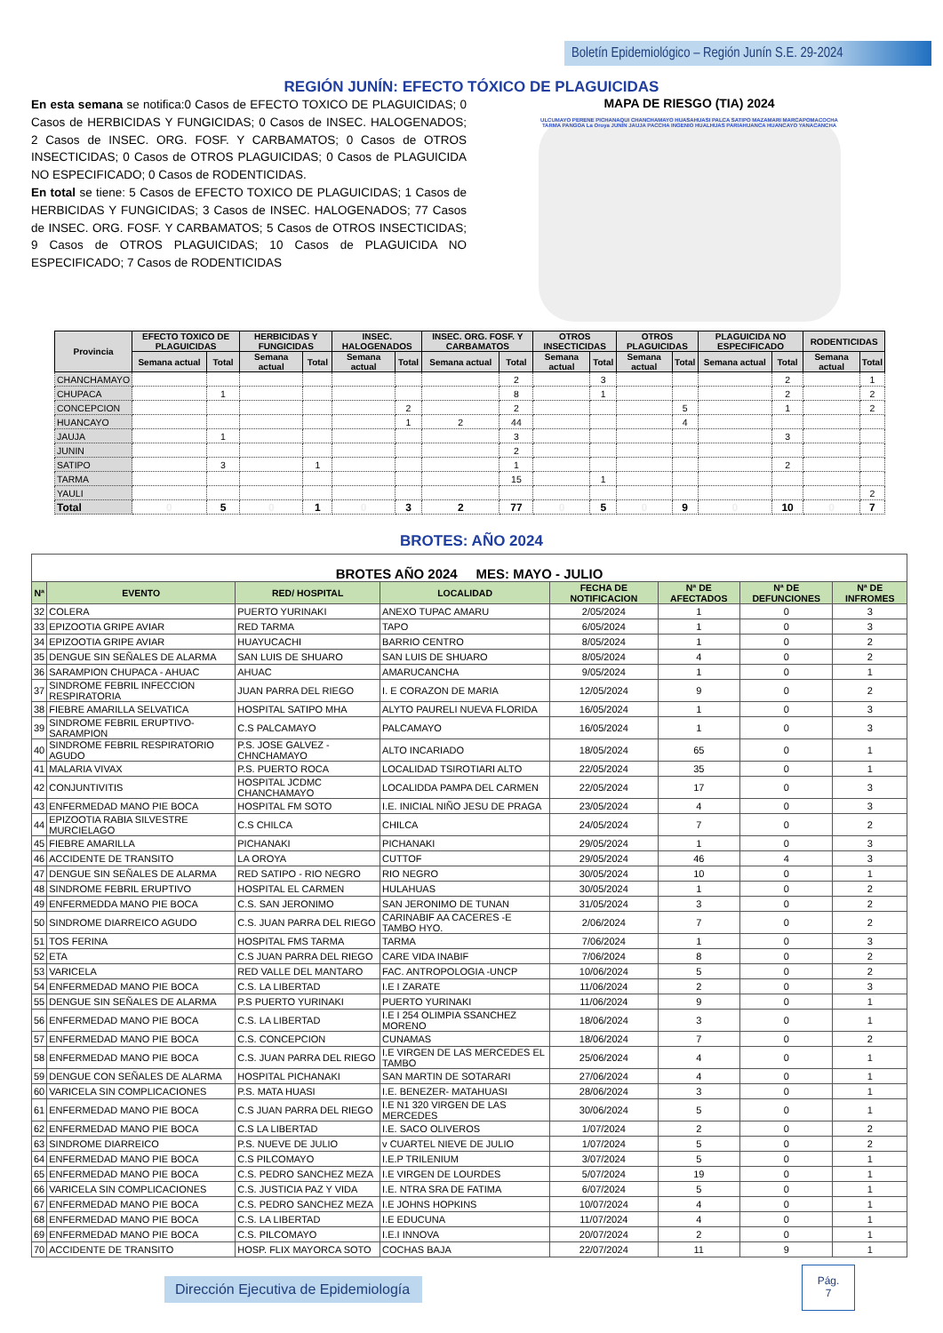Boletín Epidemiológico – Región Junín S.E. 29-2024
REGIÓN JUNÍN: EFECTO TÓXICO DE PLAGUICIDAS
En esta semana se notifica:0 Casos de EFECTO TOXICO DE PLAGUICIDAS; 0 Casos de HERBICIDAS Y FUNGICIDAS; 0 Casos de INSEC. HALOGENADOS; 2 Casos de INSEC. ORG. FOSF. Y CARBAMATOS; 0 Casos de OTROS INSECTICIDAS; 0 Casos de OTROS PLAGUICIDAS; 0 Casos de PLAGUICIDA NO ESPECIFICADO; 0 Casos de RODENTICIDAS.
En total se tiene: 5 Casos de EFECTO TOXICO DE PLAGUICIDAS; 1 Casos de HERBICIDAS Y FUNGICIDAS; 3 Casos de INSEC. HALOGENADOS; 77 Casos de INSEC. ORG. FOSF. Y CARBAMATOS; 5 Casos de OTROS INSECTICIDAS; 9 Casos de OTROS PLAGUICIDAS; 10 Casos de PLAGUICIDA NO ESPECIFICADO; 7 Casos de RODENTICIDAS
MAPA DE RIESGO (TIA) 2024
ULCUMAYO PERENE PICHANAQUI CHANCHAMAYO HUASAHUASI PALCA SATIPO MAZAMARI MARCAPOMACOCHA TARMA PANGOA La Oroya JUNIN JAUJA PACCHA INGENIO HUALHUAS PARIAHUANCA HUANCAYO YANACANCHA
| Provincia | EFECTO TOXICO DE PLAGUICIDAS | | HERBICIDAS Y FUNGICIDAS | | INSEC. HALOGENADOS | | INSEC. ORG. FOSF. Y CARBAMATOS | | OTROS INSECTICIDAS | | OTROS PLAGUICIDAS | | PLAGUICIDA NO ESPECIFICADO | | RODENTICIDAS | |
| --- | --- | --- | --- | --- | --- | --- | --- | --- | --- | --- | --- | --- | --- | --- | --- | --- |
| | Semana actual | Total | Semana actual | Total | Semana actual | Total | Semana actual | Total | Semana actual | Total | Semana actual | Total | Semana actual | Total | Semana actual | Total |
| CHANCHAMAYO | | | | | | | | 2 | | 3 | | | | 2 | | 1 |
| CHUPACA | | 1 | | | | | | 8 | | 1 | | | | 2 | | 2 |
| CONCEPCION | | | | | | 2 | | 2 | | | | 5 | | 1 | | 2 |
| HUANCAYO | | | | | | 1 | 2 | 44 | | | | 4 | | | | |
| JAUJA | | 1 | | | | | | 3 | | | | | | 3 | | |
| JUNIN | | | | | | | | 2 | | | | | | | | |
| SATIPO | | 3 | | 1 | | | | 1 | | | | | | 2 | | |
| TARMA | | | | | | | | 15 | | 1 | | | | | | |
| YAULI | | | | | | | | | | | | | | | | 2 |
| Total | 0 | 5 | 0 | 1 | 0 | 3 | 2 | 77 | 0 | 5 | 0 | 9 | 0 | 10 | 0 | 7 |
BROTES: AÑO 2024
| BROTES AÑO 2024 MES: MAYO - JULIO | | | | | | | |
| Nª | EVENTO | RED/ HOSPITAL | LOCALIDAD | FECHA DE NOTIFICACION | Nª DE AFECTADOS | Nª DE DEFUNCIONES | Nª DE INFROMES |
| 32 | COLERA | PUERTO YURINAKI | ANEXO TUPAC AMARU | 2/05/2024 | 1 | 0 | 3 |
| 33 | EPIZOOTIA GRIPE AVIAR | RED TARMA | TAPO | 6/05/2024 | 1 | 0 | 3 |
| 34 | EPIZOOTIA GRIPE AVIAR | HUAYUCACHI | BARRIO CENTRO | 8/05/2024 | 1 | 0 | 2 |
| 35 | DENGUE SIN SEÑALES DE ALARMA | SAN LUIS DE SHUARO | SAN LUIS DE SHUARO | 8/05/2024 | 4 | 0 | 2 |
| 36 | SARAMPION CHUPACA - AHUAC | AHUAC | AMARUCANCHA | 9/05/2024 | 1 | 0 | 1 |
| 37 | SINDROME FEBRIL INFECCION RESPIRATORIA | JUAN PARRA DEL RIEGO | I. E CORAZON DE MARIA | 12/05/2024 | 9 | 0 | 2 |
| 38 | FIEBRE AMARILLA SELVATICA | HOSPITAL SATIPO MHA | ALYTO PAURELI NUEVA FLORIDA | 16/05/2024 | 1 | 0 | 3 |
| 39 | SINDROME FEBRIL ERUPTIVO-SARAMPION | C.S PALCAMAYO | PALCAMAYO | 16/05/2024 | 1 | 0 | 3 |
| 40 | SINDROME FEBRIL RESPIRATORIO AGUDO | P.S. JOSE GALVEZ - CHNCHAMAYO | ALTO INCARIADO | 18/05/2024 | 65 | 0 | 1 |
| 41 | MALARIA VIVAX | P.S. PUERTO ROCA | LOCALIDAD TSIROTIARI ALTO | 22/05/2024 | 35 | 0 | 1 |
| 42 | CONJUNTIVITIS | HOSPITAL JCDMC CHANCHAMAYO | LOCALIDDA PAMPA DEL CARMEN | 22/05/2024 | 17 | 0 | 3 |
| 43 | ENFERMEDAD MANO PIE BOCA | HOSPITAL FM SOTO | I.E. INICIAL NIÑO JESU DE PRAGA | 23/05/2024 | 4 | 0 | 3 |
| 44 | EPIZOOTIA RABIA SILVESTRE MURCIELAGO | C.S CHILCA | CHILCA | 24/05/2024 | 7 | 0 | 2 |
| 45 | FIEBRE AMARILLA | PICHANAKI | PICHANAKI | 29/05/2024 | 1 | 0 | 3 |
| 46 | ACCIDENTE DE TRANSITO | LA OROYA | CUTTOF | 29/05/2024 | 46 | 4 | 3 |
| 47 | DENGUE SIN SEÑALES DE ALARMA | RED SATIPO - RIO NEGRO | RIO NEGRO | 30/05/2024 | 10 | 0 | 1 |
| 48 | SINDROME FEBRIL ERUPTIVO | HOSPITAL EL CARMEN | HULAHUAS | 30/05/2024 | 1 | 0 | 2 |
| 49 | ENFERMEDDA MANO PIE BOCA | C.S. SAN JERONIMO | SAN JERONIMO DE TUNAN | 31/05/2024 | 3 | 0 | 2 |
| 50 | SINDROME DIARREICO AGUDO | C.S. JUAN PARRA DEL RIEGO | CARINABIF AA CACERES -E TAMBO HYO. | 2/06/2024 | 7 | 0 | 2 |
| 51 | TOS FERINA | HOSPITAL FMS TARMA | TARMA | 7/06/2024 | 1 | 0 | 3 |
| 52 | ETA | C.S JUAN PARRA DEL RIEGO | CARE VIDA INABIF | 7/06/2024 | 8 | 0 | 2 |
| 53 | VARICELA | RED VALLE DEL MANTARO | FAC. ANTROPOLOGIA -UNCP | 10/06/2024 | 5 | 0 | 2 |
| 54 | ENFERMEDAD MANO PIE BOCA | C.S. LA LIBERTAD | I.E I ZARATE | 11/06/2024 | 2 | 0 | 3 |
| 55 | DENGUE SIN SEÑALES DE ALARMA | P.S PUERTO YURINAKI | PUERTO YURINAKI | 11/06/2024 | 9 | 0 | 1 |
| 56 | ENFERMEDAD MANO PIE BOCA | C.S. LA LIBERTAD | I.E I 254 OLIMPIA SSANCHEZ MORENO | 18/06/2024 | 3 | 0 | 1 |
| 57 | ENFERMEDAD MANO PIE BOCA | C.S. CONCEPCION | CUNAMAS | 18/06/2024 | 7 | 0 | 2 |
| 58 | ENFERMEDAD MANO PIE BOCA | C.S. JUAN PARRA DEL RIEGO | I.E VIRGEN DE LAS MERCEDES EL TAMBO | 25/06/2024 | 4 | 0 | 1 |
| 59 | DENGUE CON SEÑALES DE ALARMA | HOSPITAL PICHANAKI | SAN MARTIN DE SOTARARI | 27/06/2024 | 4 | 0 | 1 |
| 60 | VARICELA SIN COMPLICACIONES | P.S. MATA HUASI | I.E. BENEZER- MATAHUASI | 28/06/2024 | 3 | 0 | 1 |
| 61 | ENFERMEDAD MANO PIE BOCA | C.S JUAN PARRA DEL RIEGO | I.E N1 320 VIRGEN DE LAS MERCEDES | 30/06/2024 | 5 | 0 | 1 |
| 62 | ENFERMEDAD MANO PIE BOCA | C.S LA LIBERTAD | I.E. SACO OLIVEROS | 1/07/2024 | 2 | 0 | 2 |
| 63 | SINDROME DIARREICO | P.S. NUEVE DE JULIO | v CUARTEL NIEVE DE JULIO | 1/07/2024 | 5 | 0 | 2 |
| 64 | ENFERMEDAD MANO PIE BOCA | C.S PILCOMAYO | I.E.P TRILENIUM | 3/07/2024 | 5 | 0 | 1 |
| 65 | ENFERMEDAD MANO PIE BOCA | C.S. PEDRO SANCHEZ MEZA | I.E VIRGEN DE LOURDES | 5/07/2024 | 19 | 0 | 1 |
| 66 | VARICELA SIN COMPLICACIONES | C.S. JUSTICIA PAZ Y VIDA | I.E. NTRA SRA DE FATIMA | 6/07/2024 | 5 | 0 | 1 |
| 67 | ENFERMEDAD MANO PIE BOCA | C.S. PEDRO SANCHEZ MEZA | I.E JOHNS HOPKINS | 10/07/2024 | 4 | 0 | 1 |
| 68 | ENFERMEDAD MANO PIE BOCA | C.S. LA LIBERTAD | I.E EDUCUNA | 11/07/2024 | 4 | 0 | 1 |
| 69 | ENFERMEDAD MANO PIE BOCA | C.S. PILCOMAYO | I.E.I INNOVA | 20/07/2024 | 2 | 0 | 1 |
| 70 | ACCIDENTE DE TRANSITO | HOSP. FLIX MAYORCA SOTO | COCHAS BAJA | 22/07/2024 | 11 | 9 | 1 |
Dirección Ejecutiva de Epidemiología
Pág.
7